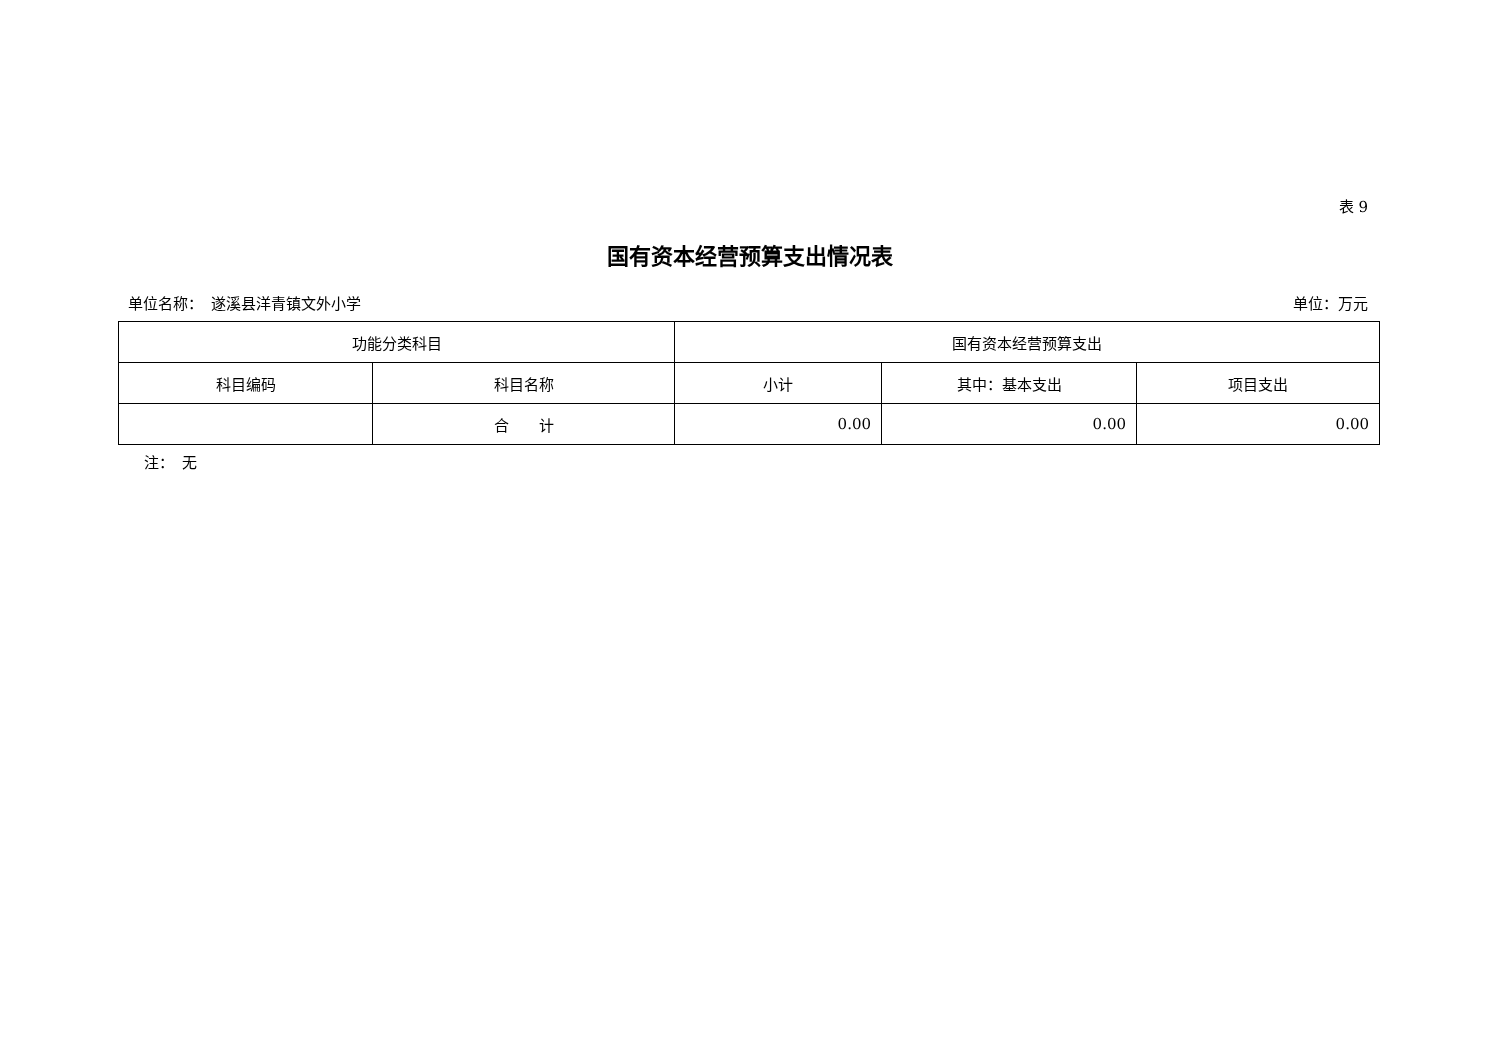表 9
国有资本经营预算支出情况表
单位名称：　遂溪县洋青镇文外小学 单位：万元
| 功能分类科目 | | 国有资本经营预算支出 | | |
| --- | --- | --- | --- | --- |
| 科目编码 | 科目名称 | 小计 | 其中：基本支出 | 项目支出 |
| | 合 计 | 0.00 | 0.00 | 0.00 |
注：　无